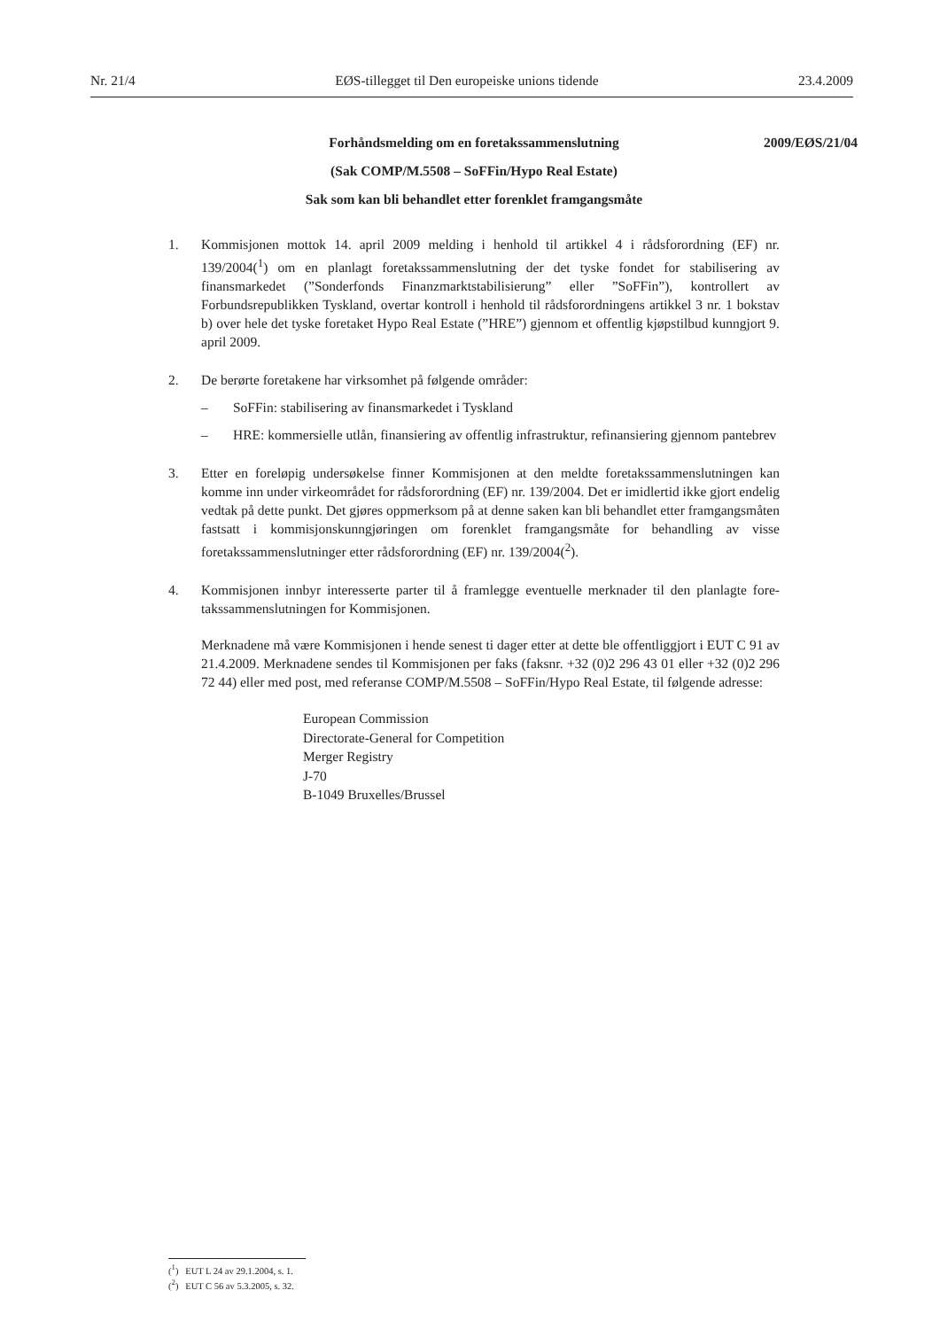Nr. 21/4 EØS-tillegget til Den europeiske unions tidende 23.4.2009
2009/EØS/21/04
Forhåndsmelding om en foretakssammenslutning
(Sak COMP/M.5508 – SoFFin/Hypo Real Estate)
Sak som kan bli behandlet etter forenklet framgangsmåte
1. Kommisjonen mottok 14. april 2009 melding i henhold til artikkel 4 i rådsforordning (EF) nr. 139/2004(<sup>1</sup>) om en planlagt foretakssammenslutning der det tyske fondet for stabilisering av finansmarkedet (”Sonderfonds Finanzmarktstabilisierung” eller ”SoFFin”), kontrollert av Forbundsrepublikken Tyskland, overtar kontroll i henhold til rådsforordningens artikkel 3 nr. 1 bokstav b) over hele det tyske foretaket Hypo Real Estate (”HRE”) gjennom et offentlig kjøpstilbud kunngjort 9. april 2009.
2. De berørte foretakene har virksomhet på følgende områder:
– SoFFin: stabilisering av finansmarkedet i Tyskland
– HRE: kommersielle utlån, finansiering av offentlig infrastruktur, refinansiering gjennom pantebrev
3. Etter en foreløpig undersøkelse finner Kommisjonen at den meldte foretakssammenslutningen kan komme inn under virkeområdet for rådsforordning (EF) nr. 139/2004. Det er imidlertid ikke gjort endelig vedtak på dette punkt. Det gjøres oppmerksom på at denne saken kan bli behandlet etter framgangsmåten fastsatt i kommisjonskunngjøringen om forenklet framgangsmåte for behandling av visse foretakssammenslutninger etter rådsforordning (EF) nr. 139/2004(<sup>2</sup>).
4. Kommisjonen innbyr interesserte parter til å framlegge eventuelle merknader til den planlagte fore­takssammenslutningen for Kommisjonen.
Merknadene må være Kommisjonen i hende senest ti dager etter at dette ble offentliggjort i EUT C 91 av 21.4.2009. Merknadene sendes til Kommisjonen per faks (faksnr. +32 (0)2 296 43 01 eller +32 (0)2 296 72 44) eller med post, med referanse COMP/M.5508 – SoFFin/Hypo Real Estate, til følgende adresse:
European Commission
Directorate-General for Competition
Merger Registry
J-70
B-1049 Bruxelles/Brussel
(<sup>1</sup>) EUT L 24 av 29.1.2004, s. 1.
(<sup>2</sup>) EUT C 56 av 5.3.2005, s. 32.